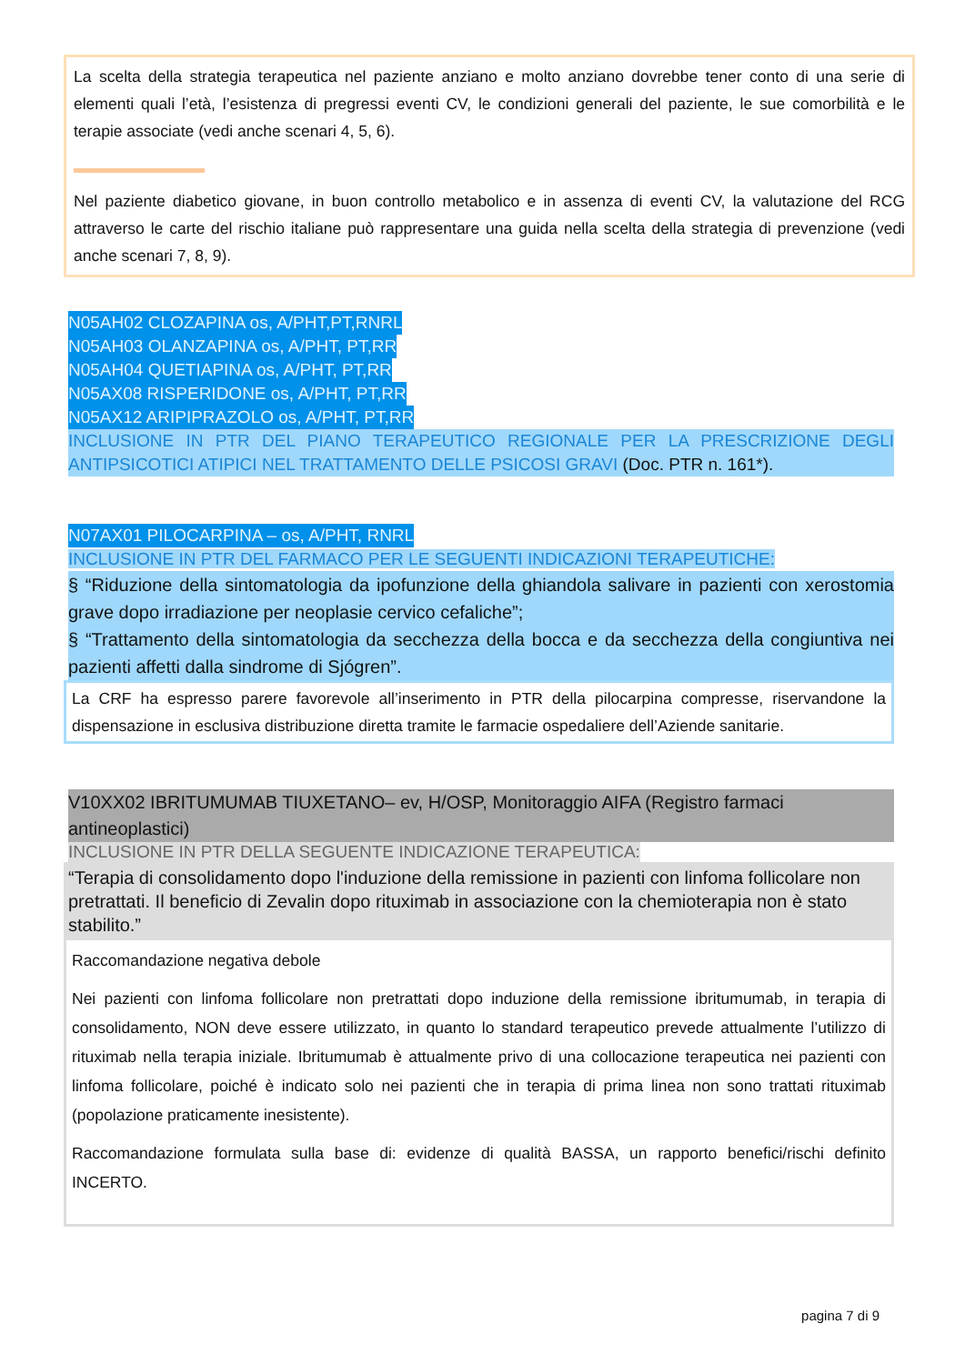La scelta della strategia terapeutica nel paziente anziano e molto anziano dovrebbe tener conto di una serie di elementi quali l’età, l’esistenza di pregressi eventi CV, le condizioni generali del paziente, le sue comorbilità e le terapie associate (vedi anche scenari 4, 5, 6).
Nel paziente diabetico giovane, in buon controllo metabolico e in assenza di eventi CV, la valutazione del RCG attraverso le carte del rischio italiane può rappresentare una guida nella scelta della strategia di prevenzione (vedi anche scenari 7, 8, 9).
N05AH02 CLOZAPINA os, A/PHT,PT,RNRL
N05AH03 OLANZAPINA os, A/PHT, PT,RR
N05AH04 QUETIAPINA os, A/PHT, PT,RR
N05AX08 RISPERIDONE os, A/PHT, PT,RR
N05AX12 ARIPIPRAZOLO os, A/PHT, PT,RR
INCLUSIONE IN PTR DEL PIANO TERAPEUTICO REGIONALE PER LA PRESCRIZIONE DEGLI ANTIPSICOTICI ATIPICI NEL TRATTAMENTO DELLE PSICOSI GRAVI (Doc. PTR n. 161*).
N07AX01 PILOCARPINA – os, A/PHT, RNRL
INCLUSIONE IN PTR DEL FARMACO PER LE SEGUENTI INDICAZIONI TERAPEUTICHE:
§ “Riduzione della sintomatologia da ipofunzione della ghiandola salivare in pazienti con xerostomia grave dopo irradiazione per neoplasie cervico cefaliche”;
§ “Trattamento della sintomatologia da secchezza della bocca e da secchezza della congiuntiva nei pazienti affetti dalla sindrome di Sjógren”.
La CRF ha espresso parere favorevole all’inserimento in PTR della pilocarpina compresse, riservandone la dispensazione in esclusiva distribuzione diretta tramite le farmacie ospedaliere dell’Aziende sanitarie.
V10XX02 IBRITUMUMAB TIUXETANO– ev, H/OSP, Monitoraggio AIFA (Registro farmaci antineoplastici)
INCLUSIONE IN PTR DELLA SEGUENTE INDICAZIONE TERAPEUTICA:
“Terapia di consolidamento dopo l'induzione della remissione in pazienti con linfoma follicolare non pretrattati. Il beneficio di Zevalin dopo rituximab in associazione con la chemioterapia non è stato stabilito.”
Raccomandazione negativa debole
Nei pazienti con linfoma follicolare non pretrattati dopo induzione della remissione ibritumumab, in terapia di consolidamento, NON deve essere utilizzato, in quanto lo standard terapeutico prevede attualmente l’utilizzo di rituximab nella terapia iniziale. Ibritumumab è attualmente privo di una collocazione terapeutica nei pazienti con linfoma follicolare, poiché è indicato solo nei pazienti che in terapia di prima linea non sono trattati rituximab (popolazione praticamente inesistente).
Raccomandazione formulata sulla base di: evidenze di qualità BASSA, un rapporto benefici/rischi definito INCERTO.
pagina 7 di 9